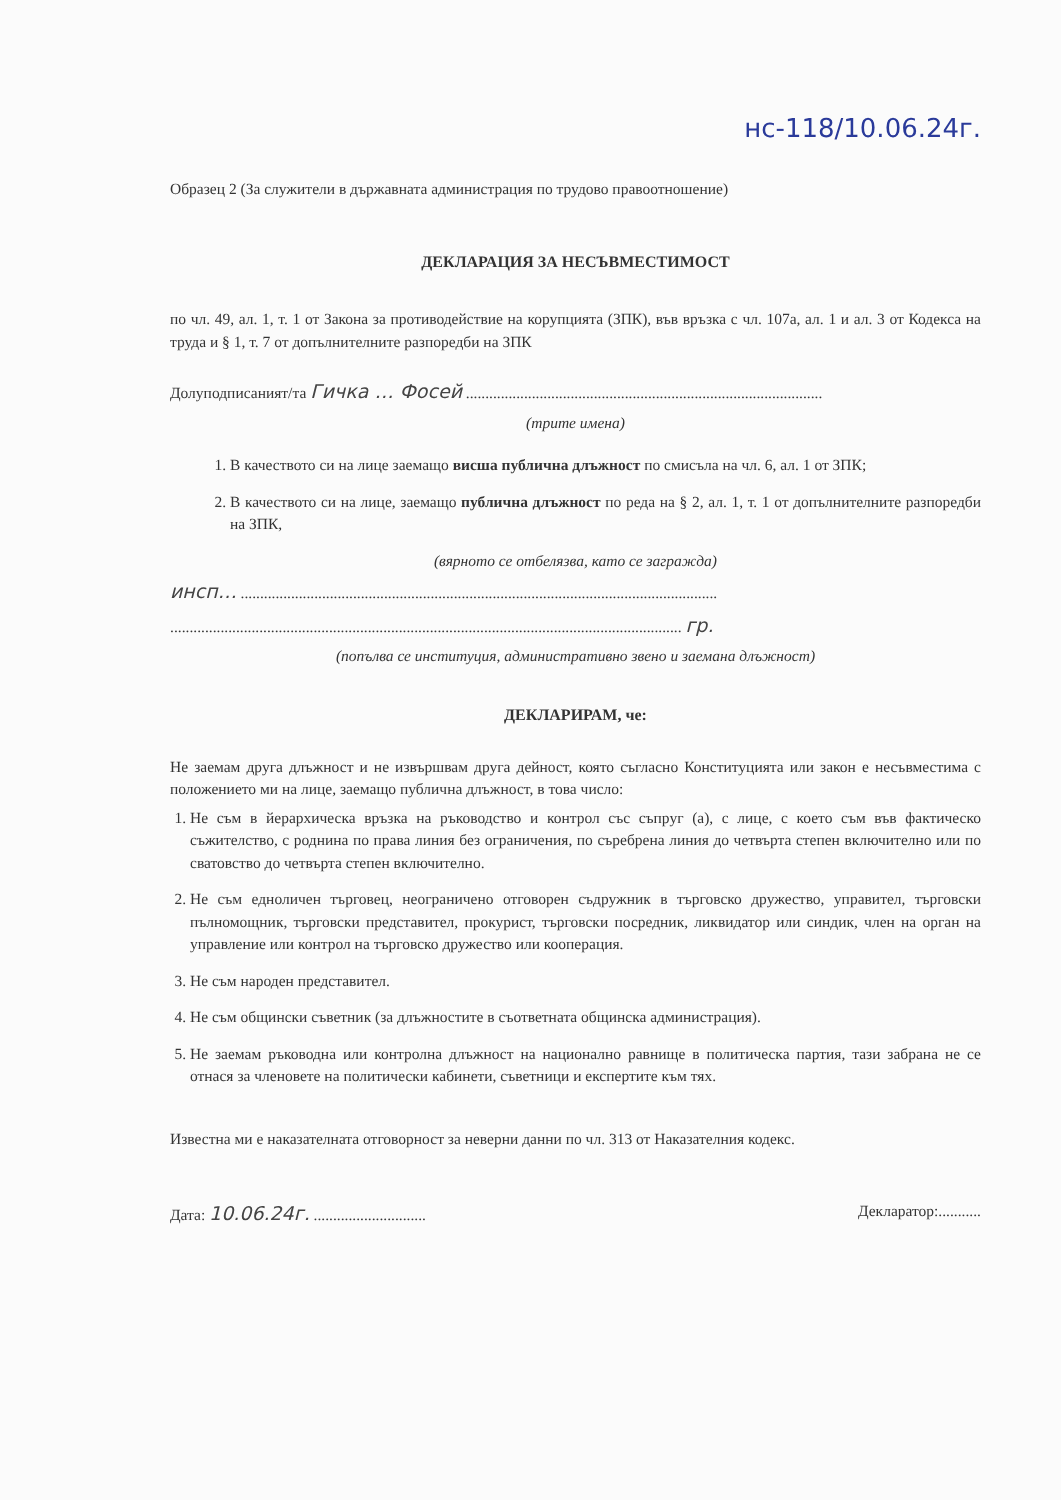нс-118/10.06.24г.
Образец 2 (За служители в държавната администрация по трудово правоотношение)
ДЕКЛАРАЦИЯ ЗА НЕСЪВМЕСТИМОСТ
по чл. 49, ал. 1, т. 1 от Закона за противодействие на корупцията (ЗПК), във връзка с чл. 107а, ал. 1 и ал. 3 от Кодекса на труда и § 1, т. 7 от допълнителните разпоредби на ЗПК
Долуподписаният/та Гичка … Фосей ............................................................................................
(трите имена)
1. В качеството си на лице заемащо висша публична длъжност по смисъла на чл. 6, ал. 1 от ЗПК;
2. В качеството си на лице, заемащо публична длъжност по реда на § 2, ал. 1, т. 1 от допълнителните разпоредби на ЗПК,
(вярното се отбелязва, като се загражда)
инсп… ...........................................................................................................................
.................................................................................................................................... гр.
(попълва се институция, административно звено и заемана длъжност)
ДЕКЛАРИРАМ, че:
Не заемам друга длъжност и не извършвам друга дейност, която съгласно Конституцията или закон е несъвместима с положението ми на лице, заемащо публична длъжност, в това число:
1. Не съм в йерархическа връзка на ръководство и контрол със съпруг (а), с лице, с което съм във фактическо съжителство, с роднина по права линия без ограничения, по съребрена линия до четвърта степен включително или по сватовство до четвърта степен включително.
2. Не съм едноличен търговец, неограничено отговорен съдружник в търговско дружество, управител, търговски пълномощник, търговски представител, прокурист, търговски посредник, ликвидатор или синдик, член на орган на управление или контрол на търговско дружество или кооперация.
3. Не съм народен представител.
4. Не съм общински съветник (за длъжностите в съответната общинска администрация).
5. Не заемам ръководна или контролна длъжност на национално равнище в политическа партия, тази забрана не се отнася за членовете на политически кабинети, съветници и експертите към тях.
Известна ми е наказателната отговорност за неверни данни по чл. 313 от Наказателния кодекс.
Дата: 10.06.24г. ............................. Декларатор:...........